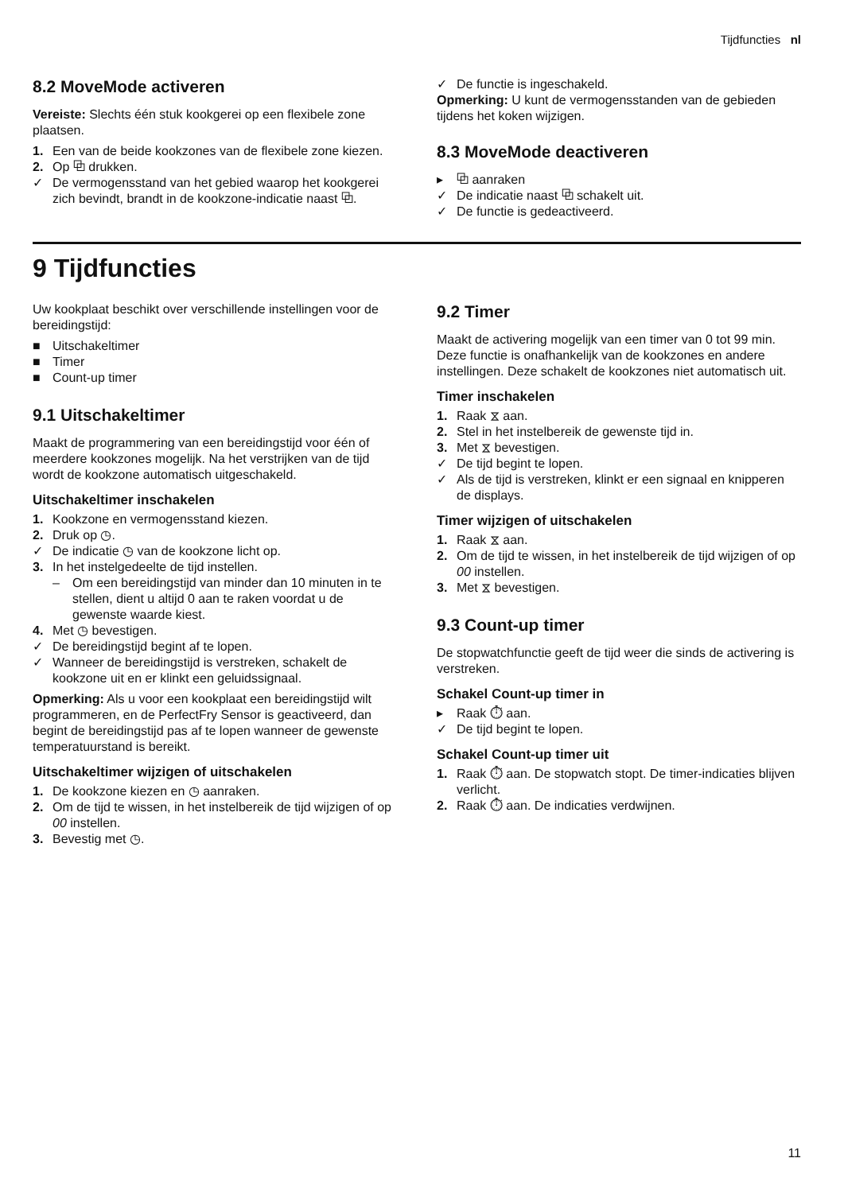Tijdfuncties nl
8.2 MoveMode activeren
Vereiste: Slechts één stuk kookgerei op een flexibele zone plaatsen.
1. Een van de beide kookzones van de flexibele zone kiezen.
2. Op ⧉ drukken.
✓ De vermogensstand van het gebied waarop het kookgerei zich bevindt, brandt in de kookzone-indicatie naast ⧉.
✓ De functie is ingeschakeld.
Opmerking: U kunt de vermogensstanden van de gebieden tijdens het koken wijzigen.
8.3 MoveMode deactiveren
▸ ⧉ aanraken
✓ De indicatie naast ⧉ schakelt uit.
✓ De functie is gedeactiveerd.
9 Tijdfuncties
Uw kookplaat beschikt over verschillende instellingen voor de bereidingstijd:
■ Uitschakeltimer
■ Timer
■ Count-up timer
9.1 Uitschakeltimer
Maakt de programmering van een bereidingstijd voor één of meerdere kookzones mogelijk. Na het verstrijken van de tijd wordt de kookzone automatisch uitgeschakeld.
Uitschakeltimer inschakelen
1. Kookzone en vermogensstand kiezen.
2. Druk op ◷.
✓ De indicatie ◷ van de kookzone licht op.
3. In het instelgedeelte de tijd instellen.
– Om een bereidingstijd van minder dan 10 minuten in te stellen, dient u altijd 0 aan te raken voordat u de gewenste waarde kiest.
4. Met ◷ bevestigen.
✓ De bereidingstijd begint af te lopen.
✓ Wanneer de bereidingstijd is verstreken, schakelt de kookzone uit en er klinkt een geluidssignaal.
Opmerking: Als u voor een kookplaat een bereidingstijd wilt programmeren, en de PerfectFry Sensor is geactiveerd, dan begint de bereidingstijd pas af te lopen wanneer de gewenste temperatuurstand is bereikt.
Uitschakeltimer wijzigen of uitschakelen
1. De kookzone kiezen en ◷ aanraken.
2. Om de tijd te wissen, in het instelbereik de tijd wijzigen of op 00 instellen.
3. Bevestig met ◷.
9.2 Timer
Maakt de activering mogelijk van een timer van 0 tot 99 min. Deze functie is onafhankelijk van de kookzones en andere instellingen. Deze schakelt de kookzones niet automatisch uit.
Timer inschakelen
1. Raak ⧖ aan.
2. Stel in het instelbereik de gewenste tijd in.
3. Met ⧖ bevestigen.
✓ De tijd begint te lopen.
✓ Als de tijd is verstreken, klinkt er een signaal en knipperen de displays.
Timer wijzigen of uitschakelen
1. Raak ⧖ aan.
2. Om de tijd te wissen, in het instelbereik de tijd wijzigen of op 00 instellen.
3. Met ⧖ bevestigen.
9.3 Count-up timer
De stopwatchfunctie geeft de tijd weer die sinds de activering is verstreken.
Schakel Count-up timer in
▸ Raak ⏱ aan.
✓ De tijd begint te lopen.
Schakel Count-up timer uit
1. Raak ⏱ aan. De stopwatch stopt. De timer-indicaties blijven verlicht.
2. Raak ⏱ aan. De indicaties verdwijnen.
11